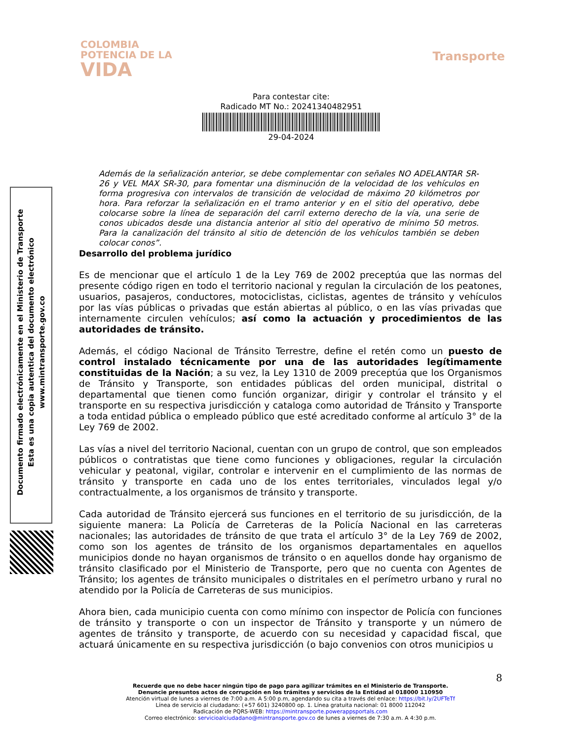COLOMBIA
POTENCIA DE LA
VIDA
Transporte
Para contestar cite:
Radicado MT No.: 20241340482951
29-04-2024
Documento firmado electrónicamente en el Ministerio de Transporte
Esta es una copia autentica del documento electrónico
www.mintransporte.gov.co
Además de la señalización anterior, se debe complementar con señales NO ADELANTAR SR-26 y VEL MAX SR-30, para fomentar una disminución de la velocidad de los vehículos en forma progresiva con intervalos de transición de velocidad de máximo 20 kilómetros por hora. Para reforzar la señalización en el tramo anterior y en el sitio del operativo, debe colocarse sobre la línea de separación del carril externo derecho de la vía, una serie de conos ubicados desde una distancia anterior al sitio del operativo de mínimo 50 metros. Para la canalización del tránsito al sitio de detención de los vehículos también se deben colocar conos”.
Desarrollo del problema jurídico
Es de mencionar que el artículo 1 de la Ley 769 de 2002 preceptúa que las normas del presente código rigen en todo el territorio nacional y regulan la circulación de los peatones, usuarios, pasajeros, conductores, motociclistas, ciclistas, agentes de tránsito y vehículos por las vías públicas o privadas que están abiertas al público, o en las vías privadas que internamente circulen vehículos; así como la actuación y procedimientos de las autoridades de tránsito.
Además, el código Nacional de Tránsito Terrestre, define el retén como un puesto de control instalado técnicamente por una de las autoridades legítimamente constituidas de la Nación; a su vez, la Ley 1310 de 2009 preceptúa que los Organismos de Tránsito y Transporte, son entidades públicas del orden municipal, distrital o departamental que tienen como función organizar, dirigir y controlar el tránsito y el transporte en su respectiva jurisdicción y cataloga como autoridad de Tránsito y Transporte a toda entidad pública o empleado público que esté acreditado conforme al artículo 3° de la Ley 769 de 2002.
Las vías a nivel del territorio Nacional, cuentan con un grupo de control, que son empleados públicos o contratistas que tiene como funciones y obligaciones, regular la circulación vehicular y peatonal, vigilar, controlar e intervenir en el cumplimiento de las normas de tránsito y transporte en cada uno de los entes territoriales, vinculados legal y/o contractualmente, a los organismos de tránsito y transporte.
Cada autoridad de Tránsito ejercerá sus funciones en el territorio de su jurisdicción, de la siguiente manera: La Policía de Carreteras de la Policía Nacional en las carreteras nacionales; las autoridades de tránsito de que trata el artículo 3° de la Ley 769 de 2002, como son los agentes de tránsito de los organismos departamentales en aquellos municipios donde no hayan organismos de tránsito o en aquellos donde hay organismo de tránsito clasificado por el Ministerio de Transporte, pero que no cuenta con Agentes de Tránsito; los agentes de tránsito municipales o distritales en el perímetro urbano y rural no atendido por la Policía de Carreteras de sus municipios.
Ahora bien, cada municipio cuenta con como mínimo con inspector de Policía con funciones de tránsito y transporte o con un inspector de Tránsito y transporte y un número de agentes de tránsito y transporte, de acuerdo con su necesidad y capacidad fiscal, que actuará únicamente en su respectiva jurisdicción (o bajo convenios con otros municipios u
8
Recuerde que no debe hacer ningún tipo de pago para agilizar trámites en el Ministerio de Transporte.
Denuncie presuntos actos de corrupción en los trámites y servicios de la Entidad al 018000 110950
Atención virtual de lunes a viernes de 7:00 a.m. A 5:00 p.m, agendando su cita a través del enlace: https://bit.ly/2UFTeTf
Línea de servicio al ciudadano: (+57 601) 3240800 op. 1. Línea gratuita nacional: 01 8000 112042
Radicación de PQRS-WEB: https://mintransporte.powerappsportals.com
Correo electrónico: servicioalciudadano@mintransporte.gov.co de lunes a viernes de 7:30 a.m. A 4:30 p.m.